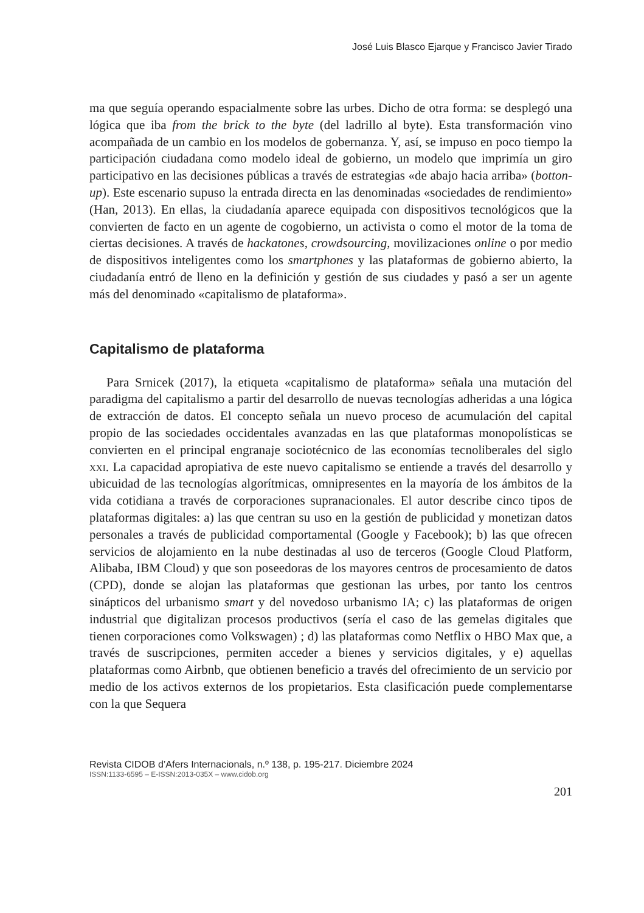José Luis Blasco Ejarque y Francisco Javier Tirado
ma que seguía operando espacialmente sobre las urbes. Dicho de otra forma: se desplegó una lógica que iba from the brick to the byte (del ladrillo al byte). Esta transformación vino acompañada de un cambio en los modelos de gobernanza. Y, así, se impuso en poco tiempo la participación ciudadana como modelo ideal de gobierno, un modelo que imprimía un giro participativo en las decisiones públicas a través de estrategias «de abajo hacia arriba» (botton-up). Este escenario supuso la entrada directa en las denominadas «sociedades de rendimiento» (Han, 2013). En ellas, la ciudadanía aparece equipada con dispositivos tecnológicos que la convierten de facto en un agente de cogobierno, un activista o como el motor de la toma de ciertas decisiones. A través de hackatones, crowdsourcing, movilizaciones online o por medio de dispositivos inteligentes como los smartphones y las plataformas de gobierno abierto, la ciudadanía entró de lleno en la definición y gestión de sus ciudades y pasó a ser un agente más del denominado «capitalismo de plataforma».
Capitalismo de plataforma
Para Srnicek (2017), la etiqueta «capitalismo de plataforma» señala una mutación del paradigma del capitalismo a partir del desarrollo de nuevas tecnologías adheridas a una lógica de extracción de datos. El concepto señala un nuevo proceso de acumulación del capital propio de las sociedades occidentales avanzadas en las que plataformas monopolísticas se convierten en el principal engranaje sociotécnico de las economías tecnoliberales del siglo xxi. La capacidad apropiativa de este nuevo capitalismo se entiende a través del desarrollo y ubicuidad de las tecnologías algorítmicas, omnipresentes en la mayoría de los ámbitos de la vida cotidiana a través de corporaciones supranacionales. El autor describe cinco tipos de plataformas digitales: a) las que centran su uso en la gestión de publicidad y monetizan datos personales a través de publicidad comportamental (Google y Facebook); b) las que ofrecen servicios de alojamiento en la nube destinadas al uso de terceros (Google Cloud Platform, Alibaba, IBM Cloud) y que son poseedoras de los mayores centros de procesamiento de datos (CPD), donde se alojan las plataformas que gestionan las urbes, por tanto los centros sinápticos del urbanismo smart y del novedoso urbanismo IA; c) las plataformas de origen industrial que digitalizan procesos productivos (sería el caso de las gemelas digitales que tienen corporaciones como Volkswagen) ; d) las plataformas como Netflix o HBO Max que, a través de suscripciones, permiten acceder a bienes y servicios digitales, y e) aquellas plataformas como Airbnb, que obtienen beneficio a través del ofrecimiento de un servicio por medio de los activos externos de los propietarios. Esta clasificación puede complementarse con la que Sequera
Revista CIDOB d’Afers Internacionals, n.º 138, p. 195-217. Diciembre 2024
ISSN:1133-6595 – E-ISSN:2013-035X – www.cidob.org
201